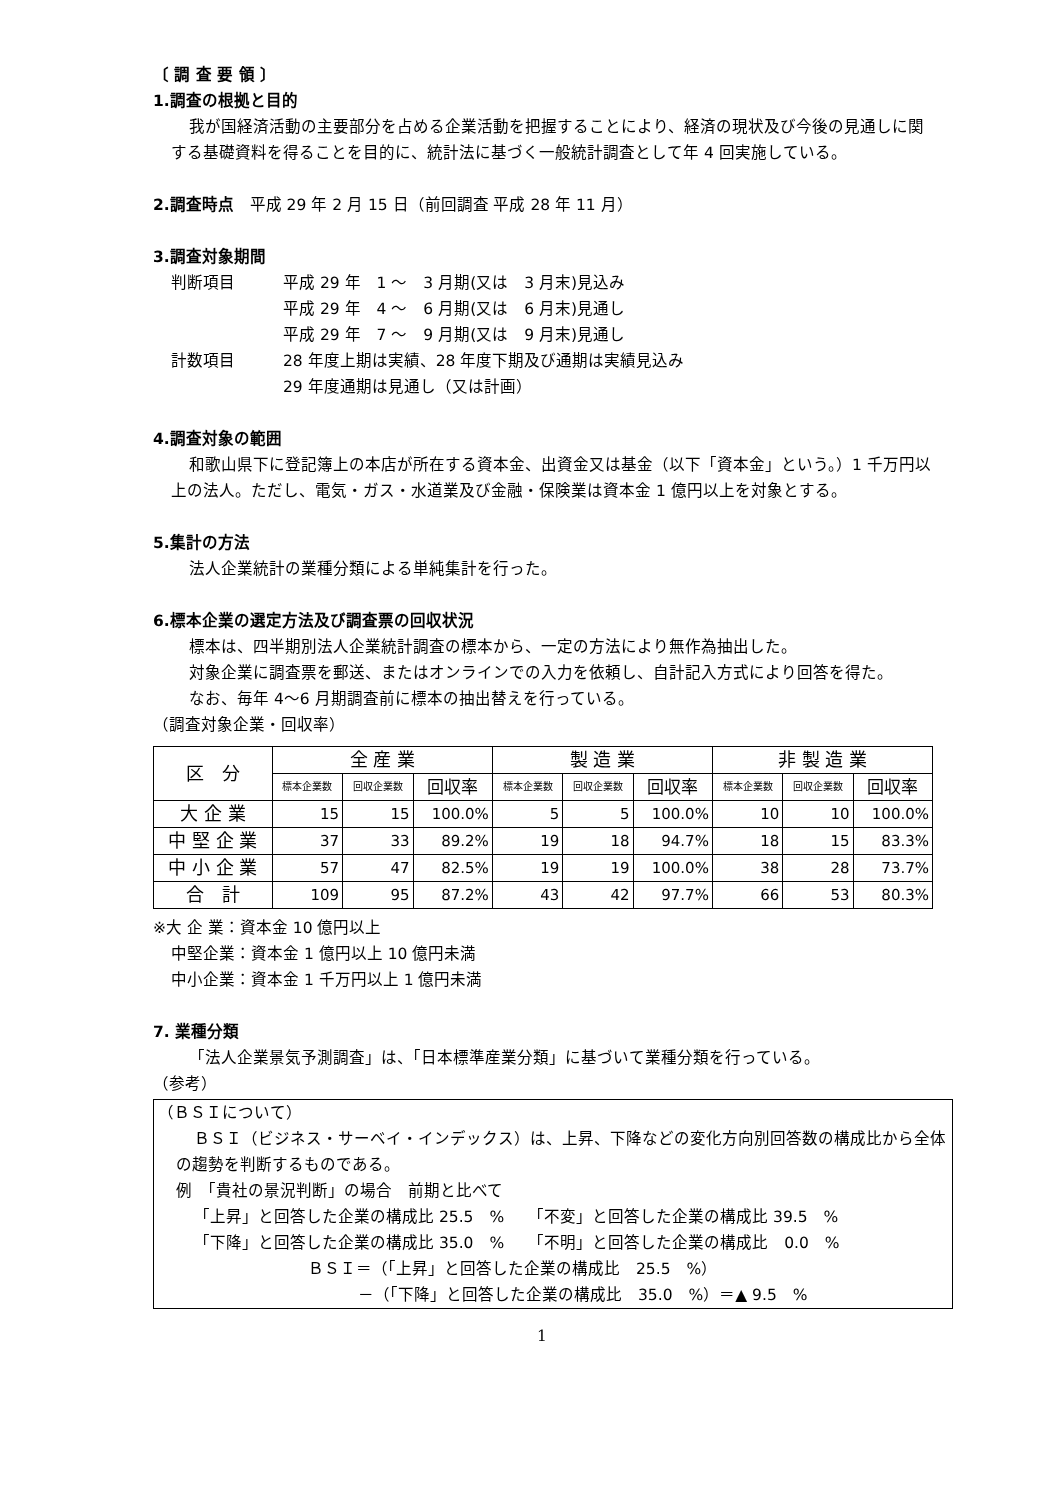〔 調 査 要 領 〕
1.調査の根拠と目的
我が国経済活動の主要部分を占める企業活動を把握することにより、経済の現状及び今後の見通しに関する基礎資料を得ることを目的に、統計法に基づく一般統計調査として年 4 回実施している。
2.調査時点　平成 29 年 2 月 15 日（前回調査 平成 28 年 11 月）
3.調査対象期間
判断項目 平成 29 年　1 ～　3 月期(又は　3 月末)見込み
平成 29 年　4 ～　6 月期(又は　6 月末)見通し
平成 29 年　7 ～　9 月期(又は　9 月末)見通し
計数項目 28 年度上期は実績、28 年度下期及び通期は実績見込み
29 年度通期は見通し（又は計画）
4.調査対象の範囲
和歌山県下に登記簿上の本店が所在する資本金、出資金又は基金（以下「資本金」という。）1 千万円以上の法人。ただし、電気・ガス・水道業及び金融・保険業は資本金 1 億円以上を対象とする。
5.集計の方法
法人企業統計の業種分類による単純集計を行った。
6.標本企業の選定方法及び調査票の回収状況
標本は、四半期別法人企業統計調査の標本から、一定の方法により無作為抽出した。
対象企業に調査票を郵送、またはオンラインでの入力を依頼し、自計記入方式により回答を得た。
なお、毎年 4～6 月期調査前に標本の抽出替えを行っている。
（調査対象企業・回収率）
| 区 分 | 全 産 業 | | | 製 造 業 | | | 非 製 造 業 | | |
| --- | --- | --- | --- | --- | --- | --- | --- | --- | --- |
| | 標本企業数 | 回収企業数 | 回収率 | 標本企業数 | 回収企業数 | 回収率 | 標本企業数 | 回収企業数 | 回収率 |
| 大 企 業 | 15 | 15 | 100.0% | 5 | 5 | 100.0% | 10 | 10 | 100.0% |
| 中 堅 企 業 | 37 | 33 | 89.2% | 19 | 18 | 94.7% | 18 | 15 | 83.3% |
| 中 小 企 業 | 57 | 47 | 82.5% | 19 | 19 | 100.0% | 38 | 28 | 73.7% |
| 合 計 | 109 | 95 | 87.2% | 43 | 42 | 97.7% | 66 | 53 | 80.3% |
※大 企 業：資本金 10 億円以上
中堅企業：資本金 1 億円以上 10 億円未満
中小企業：資本金 1 千万円以上 1 億円未満
7. 業種分類
「法人企業景気予測調査」は、「日本標準産業分類」に基づいて業種分類を行っている。
（参考）
（ＢＳＩについて）
ＢＳＩ（ビジネス・サーベイ・インデックス）は、上昇、下降などの変化方向別回答数の構成比から全体の趨勢を判断するものである。
例　「貴社の景況判断」の場合　前期と比べて
「上昇」と回答した企業の構成比 25.5　%　　「不変」と回答した企業の構成比 39.5　%
「下降」と回答した企業の構成比 35.0　%　　「不明」と回答した企業の構成比　0.0　%
ＢＳＩ＝（「上昇」と回答した企業の構成比　25.5　%）
－（「下降」と回答した企業の構成比　35.0　%）＝▲ 9.5　%
1